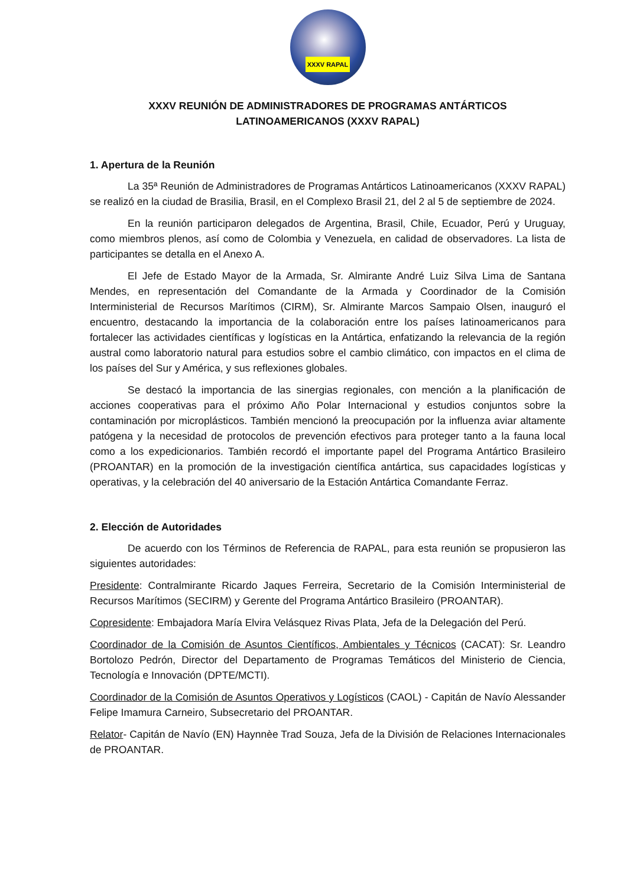XXXV RAPAL
XXXV REUNIÓN DE ADMINISTRADORES DE PROGRAMAS ANTÁRTICOS
LATINOAMERICANOS (XXXV RAPAL)
1. Apertura de la Reunión
La 35ª Reunión de Administradores de Programas Antárticos Latinoamericanos (XXXV RAPAL) se realizó en la ciudad de Brasilia, Brasil, en el Complexo Brasil 21, del 2 al 5 de septiembre de 2024.
En la reunión participaron delegados de Argentina, Brasil, Chile, Ecuador, Perú y Uruguay, como miembros plenos, así como de Colombia y Venezuela, en calidad de observadores. La lista de participantes se detalla en el Anexo A.
El Jefe de Estado Mayor de la Armada, Sr. Almirante André Luiz Silva Lima de Santana Mendes, en representación del Comandante de la Armada y Coordinador de la Comisión Interministerial de Recursos Marítimos (CIRM), Sr. Almirante Marcos Sampaio Olsen, inauguró el encuentro, destacando la importancia de la colaboración entre los países latinoamericanos para fortalecer las actividades científicas y logísticas en la Antártica, enfatizando la relevancia de la región austral como laboratorio natural para estudios sobre el cambio climático, con impactos en el clima de los países del Sur y América, y sus reflexiones globales.
Se destacó la importancia de las sinergias regionales, con mención a la planificación de acciones cooperativas para el próximo Año Polar Internacional y estudios conjuntos sobre la contaminación por microplásticos. También mencionó la preocupación por la influenza aviar altamente patógena y la necesidad de protocolos de prevención efectivos para proteger tanto a la fauna local como a los expedicionarios. También recordó el importante papel del Programa Antártico Brasileiro (PROANTAR) en la promoción de la investigación científica antártica, sus capacidades logísticas y operativas, y la celebración del 40 aniversario de la Estación Antártica Comandante Ferraz.
2. Elección de Autoridades
De acuerdo con los Términos de Referencia de RAPAL, para esta reunión se propusieron las siguientes autoridades:
Presidente: Contralmirante Ricardo Jaques Ferreira, Secretario de la Comisión Interministerial de Recursos Marítimos (SECIRM) y Gerente del Programa Antártico Brasileiro (PROANTAR).
Copresidente: Embajadora María Elvira Velásquez Rivas Plata, Jefa de la Delegación del Perú.
Coordinador de la Comisión de Asuntos Científicos, Ambientales y Técnicos (CACAT): Sr. Leandro Bortolozo Pedrón, Director del Departamento de Programas Temáticos del Ministerio de Ciencia, Tecnología e Innovación (DPTE/MCTI).
Coordinador de la Comisión de Asuntos Operativos y Logísticos (CAOL) - Capitán de Navío Alessander Felipe Imamura Carneiro, Subsecretario del PROANTAR.
Relator- Capitán de Navío (EN) Haynnèe Trad Souza, Jefa de la División de Relaciones Internacionales de PROANTAR.